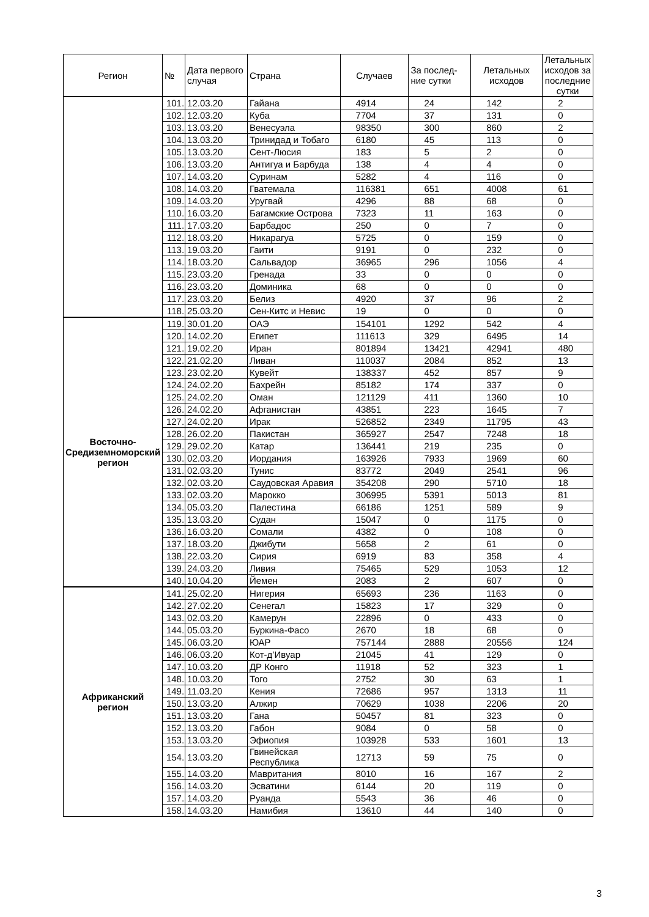| Регион | № | Дата первого случая | Страна | Случаев | За послед-ние сутки | Летальных исходов | Летальных исходов за последние сутки |
| --- | --- | --- | --- | --- | --- | --- | --- |
| | 101. | 12.03.20 | Гайана | 4914 | 24 | 142 | 2 |
| | 102. | 12.03.20 | Куба | 7704 | 37 | 131 | 0 |
| | 103. | 13.03.20 | Венесуэла | 98350 | 300 | 860 | 2 |
| | 104. | 13.03.20 | Тринидад и Тобаго | 6180 | 45 | 113 | 0 |
| | 105. | 13.03.20 | Сент-Люсия | 183 | 5 | 2 | 0 |
| | 106. | 13.03.20 | Антигуа и Барбуда | 138 | 4 | 4 | 0 |
| | 107. | 14.03.20 | Суринам | 5282 | 4 | 116 | 0 |
| | 108. | 14.03.20 | Гватемала | 116381 | 651 | 4008 | 61 |
| | 109. | 14.03.20 | Уругвай | 4296 | 88 | 68 | 0 |
| | 110. | 16.03.20 | Багамские Острова | 7323 | 11 | 163 | 0 |
| | 111. | 17.03.20 | Барбадос | 250 | 0 | 7 | 0 |
| | 112. | 18.03.20 | Никарагуа | 5725 | 0 | 159 | 0 |
| | 113. | 19.03.20 | Гаити | 9191 | 0 | 232 | 0 |
| | 114. | 18.03.20 | Сальвадор | 36965 | 296 | 1056 | 4 |
| | 115. | 23.03.20 | Гренада | 33 | 0 | 0 | 0 |
| | 116. | 23.03.20 | Доминика | 68 | 0 | 0 | 0 |
| | 117. | 23.03.20 | Белиз | 4920 | 37 | 96 | 2 |
| | 118. | 25.03.20 | Сен-Китс и Невис | 19 | 0 | 0 | 0 |
| Восточно-Средиземноморский регион | 119. | 30.01.20 | ОАЭ | 154101 | 1292 | 542 | 4 |
| | 120. | 14.02.20 | Египет | 111613 | 329 | 6495 | 14 |
| | 121. | 19.02.20 | Иран | 801894 | 13421 | 42941 | 480 |
| | 122. | 21.02.20 | Ливан | 110037 | 2084 | 852 | 13 |
| | 123. | 23.02.20 | Кувейт | 138337 | 452 | 857 | 9 |
| | 124. | 24.02.20 | Бахрейн | 85182 | 174 | 337 | 0 |
| | 125. | 24.02.20 | Оман | 121129 | 411 | 1360 | 10 |
| | 126. | 24.02.20 | Афганистан | 43851 | 223 | 1645 | 7 |
| | 127. | 24.02.20 | Ирак | 526852 | 2349 | 11795 | 43 |
| | 128. | 26.02.20 | Пакистан | 365927 | 2547 | 7248 | 18 |
| | 129. | 29.02.20 | Катар | 136441 | 219 | 235 | 0 |
| | 130. | 02.03.20 | Иордания | 163926 | 7933 | 1969 | 60 |
| | 131. | 02.03.20 | Тунис | 83772 | 2049 | 2541 | 96 |
| | 132. | 02.03.20 | Саудовская Аравия | 354208 | 290 | 5710 | 18 |
| | 133. | 02.03.20 | Марокко | 306995 | 5391 | 5013 | 81 |
| | 134. | 05.03.20 | Палестина | 66186 | 1251 | 589 | 9 |
| | 135. | 13.03.20 | Судан | 15047 | 0 | 1175 | 0 |
| | 136. | 16.03.20 | Сомали | 4382 | 0 | 108 | 0 |
| | 137. | 18.03.20 | Джибути | 5658 | 2 | 61 | 0 |
| | 138. | 22.03.20 | Сирия | 6919 | 83 | 358 | 4 |
| | 139. | 24.03.20 | Ливия | 75465 | 529 | 1053 | 12 |
| | 140. | 10.04.20 | Йемен | 2083 | 2 | 607 | 0 |
| Африканский регион | 141. | 25.02.20 | Нигерия | 65693 | 236 | 1163 | 0 |
| | 142. | 27.02.20 | Сенегал | 15823 | 17 | 329 | 0 |
| | 143. | 02.03.20 | Камерун | 22896 | 0 | 433 | 0 |
| | 144. | 05.03.20 | Буркина-Фасо | 2670 | 18 | 68 | 0 |
| | 145. | 06.03.20 | ЮАР | 757144 | 2888 | 20556 | 124 |
| | 146. | 06.03.20 | Кот-д’Ивуар | 21045 | 41 | 129 | 0 |
| | 147. | 10.03.20 | ДР Конго | 11918 | 52 | 323 | 1 |
| | 148. | 10.03.20 | Того | 2752 | 30 | 63 | 1 |
| | 149. | 11.03.20 | Кения | 72686 | 957 | 1313 | 11 |
| | 150. | 13.03.20 | Алжир | 70629 | 1038 | 2206 | 20 |
| | 151. | 13.03.20 | Гана | 50457 | 81 | 323 | 0 |
| | 152. | 13.03.20 | Габон | 9084 | 0 | 58 | 0 |
| | 153. | 13.03.20 | Эфиопия | 103928 | 533 | 1601 | 13 |
| | 154. | 13.03.20 | Гвинейская Республика | 12713 | 59 | 75 | 0 |
| | 155. | 14.03.20 | Мавритания | 8010 | 16 | 167 | 2 |
| | 156. | 14.03.20 | Эсватини | 6144 | 20 | 119 | 0 |
| | 157. | 14.03.20 | Руанда | 5543 | 36 | 46 | 0 |
| | 158. | 14.03.20 | Намибия | 13610 | 44 | 140 | 0 |
3